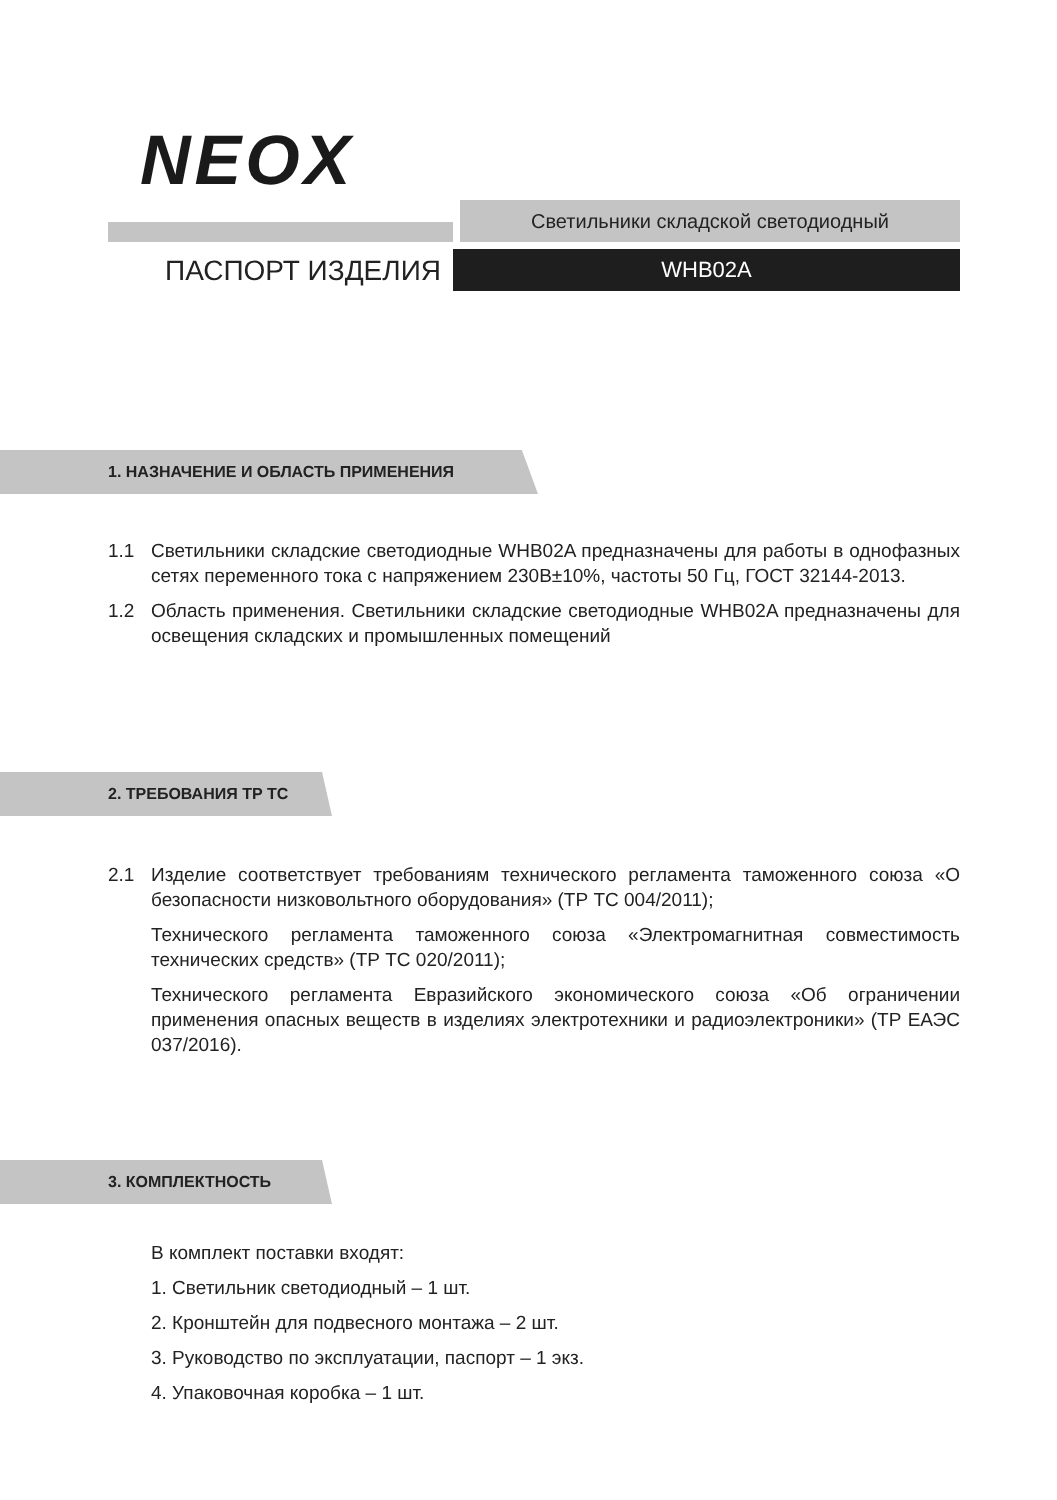NEOX
Светильники складской светодиодный
ПАСПОРТ ИЗДЕЛИЯ WHB02A
1. НАЗНАЧЕНИЕ И ОБЛАСТЬ ПРИМЕНЕНИЯ
1.1 Светильники складские светодиодные WHB02A предназначены для работы в однофазных сетях переменного тока с напряжением 230В±10%, частоты 50 Гц, ГОСТ 32144-2013.
1.2 Область применения. Светильники складские светодиодные WHB02A предназначены для освещения складских и промышленных помещений
2. ТРЕБОВАНИЯ ТР ТС
2.1 Изделие соответствует требованиям технического регламента таможенного союза «О безопасности низковольтного оборудования» (ТР ТС 004/2011);
Технического регламента таможенного союза «Электромагнитная совместимость технических средств» (ТР ТС 020/2011);
Технического регламента Евразийского экономического союза «Об ограничении применения опасных веществ в изделиях электротехники и радиоэлектроники» (ТР ЕАЭС 037/2016).
3. КОМПЛЕКТНОСТЬ
В комплект поставки входят:
1. Светильник светодиодный – 1 шт.
2. Кронштейн для подвесного монтажа – 2 шт.
3. Руководство по эксплуатации, паспорт – 1 экз.
4. Упаковочная коробка – 1 шт.